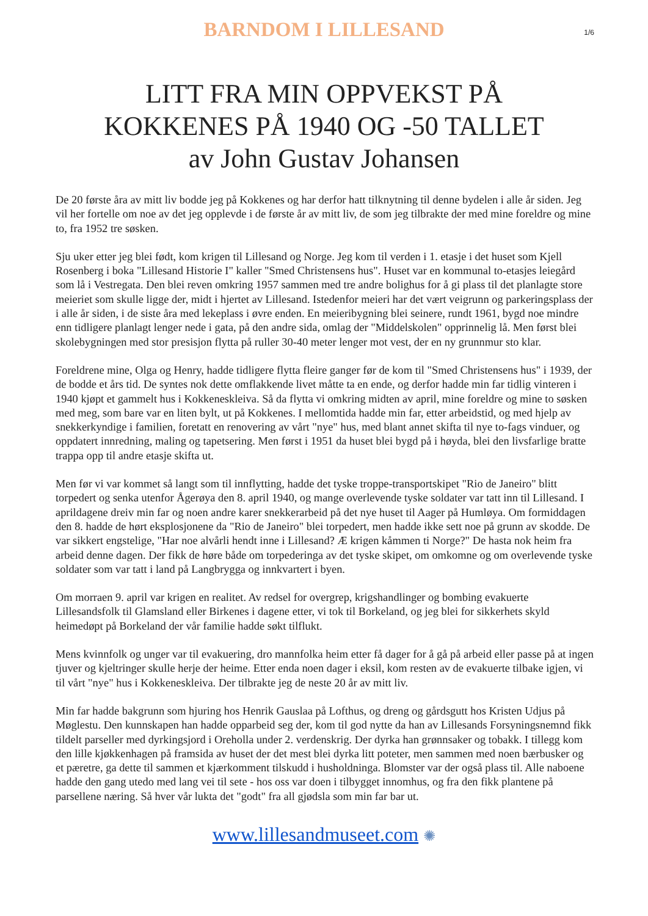BARNDOM I LILLESAND
1/6
LITT FRA MIN OPPVEKST PÅ
KOKKENES PÅ 1940 OG -50 TALLET
av John Gustav Johansen
De 20 første åra av mitt liv bodde jeg på Kokkenes og har derfor hatt tilknytning til denne bydelen i alle år siden. Jeg vil her fortelle om noe av det jeg opplevde i de første år av mitt liv, de som jeg tilbrakte der med mine foreldre og mine to, fra 1952 tre søsken.
Sju uker etter jeg blei født, kom krigen til Lillesand og Norge. Jeg kom til verden i 1. etasje i det huset som Kjell Rosenberg i boka "Lillesand Historie I" kaller "Smed Christensens hus". Huset var en kommunal to-etasjes leiegård som lå i Vestregata. Den blei reven omkring 1957 sammen med tre andre bolighus for å gi plass til det planlagte store meieriet som skulle ligge der, midt i hjertet av Lillesand. Istedenfor meieri har det vært veigrunn og parkeringsplass der i alle år siden, i de siste åra med lekeplass i øvre enden. En meieribygning blei seinere, rundt 1961, bygd noe mindre enn tidligere planlagt lenger nede i gata, på den andre sida, omlag der "Middelskolen" opprinnelig lå. Men først blei skolebygningen med stor presisjon flytta på ruller 30-40 meter lenger mot vest, der en ny grunnmur sto klar.
Foreldrene mine, Olga og Henry, hadde tidligere flytta fleire ganger før de kom til "Smed Christensens hus" i 1939, der de bodde et års tid. De syntes nok dette omflakkende livet måtte ta en ende, og derfor hadde min far tidlig vinteren i 1940 kjøpt et gammelt hus i Kokkeneskleiva. Så da flytta vi omkring midten av april, mine foreldre og mine to søsken med meg, som bare var en liten bylt, ut på Kokkenes. I mellomtida hadde min far, etter arbeidstid, og med hjelp av snekkerkyndige i familien, foretatt en renovering av vårt "nye" hus, med blant annet skifta til nye to-fags vinduer, og oppdatert innredning, maling og tapetsering. Men først i 1951 da huset blei bygd på i høyda, blei den livsfarlige bratte trappa opp til andre etasje skifta ut.
Men før vi var kommet så langt som til innflytting, hadde det tyske troppe-transportskipet "Rio de Janeiro" blitt torpedert og senka utenfor Ågerøya den 8. april 1940, og mange overlevende tyske soldater var tatt inn til Lillesand. I aprildagene dreiv min far og noen andre karer snekkerarbeid på det nye huset til Aager på Humløya. Om formiddagen den 8. hadde de hørt eksplosjonene da "Rio de Janeiro" blei torpedert, men hadde ikke sett noe på grunn av skodde. De var sikkert engstelige, "Har noe alvårli hendt inne i Lillesand? Æ krigen kåmmen ti Norge?" De hasta nok heim fra arbeid denne dagen. Der fikk de høre både om torpederinga av det tyske skipet, om omkomne og om overlevende tyske soldater som var tatt i land på Langbrygga og innkvartert i byen.
Om morraen 9. april var krigen en realitet. Av redsel for overgrep, krigshandlinger og bombing evakuerte Lillesandsfolk til Glamsland eller Birkenes i dagene etter, vi tok til Borkeland, og jeg blei for sikkerhets skyld heimedøpt på Borkeland der vår familie hadde søkt tilflukt.
Mens kvinnfolk og unger var til evakuering, dro mannfolka heim etter få dager for å gå på arbeid eller passe på at ingen tjuver og kjeltringer skulle herje der heime. Etter enda noen dager i eksil, kom resten av de evakuerte tilbake igjen, vi til vårt "nye" hus i Kokkeneskleiva. Der tilbrakte jeg de neste 20 år av mitt liv.
Min far hadde bakgrunn som hjuring hos Henrik Gauslaa på Lofthus, og dreng og gårdsgutt hos Kristen Udjus på Møglestu. Den kunnskapen han hadde opparbeid seg der, kom til god nytte da han av Lillesands Forsyningsnemnd fikk tildelt parseller med dyrkingsjord i Oreholla under 2. verdenskrig. Der dyrka han grønnsaker og tobakk. I tillegg kom den lille kjøkkenhagen på framsida av huset der det mest blei dyrka litt poteter, men sammen med noen bærbusker og et pæretre, ga dette til sammen et kjærkomment tilskudd i husholdninga. Blomster var der også plass til. Alle naboene hadde den gang utedo med lang vei til sete - hos oss var doen i tilbygget innomhus, og fra den fikk plantene på parsellene næring. Så hver vår lukta det "godt" fra all gjødsla som min far bar ut.
www.lillesandmuseet.com ✺